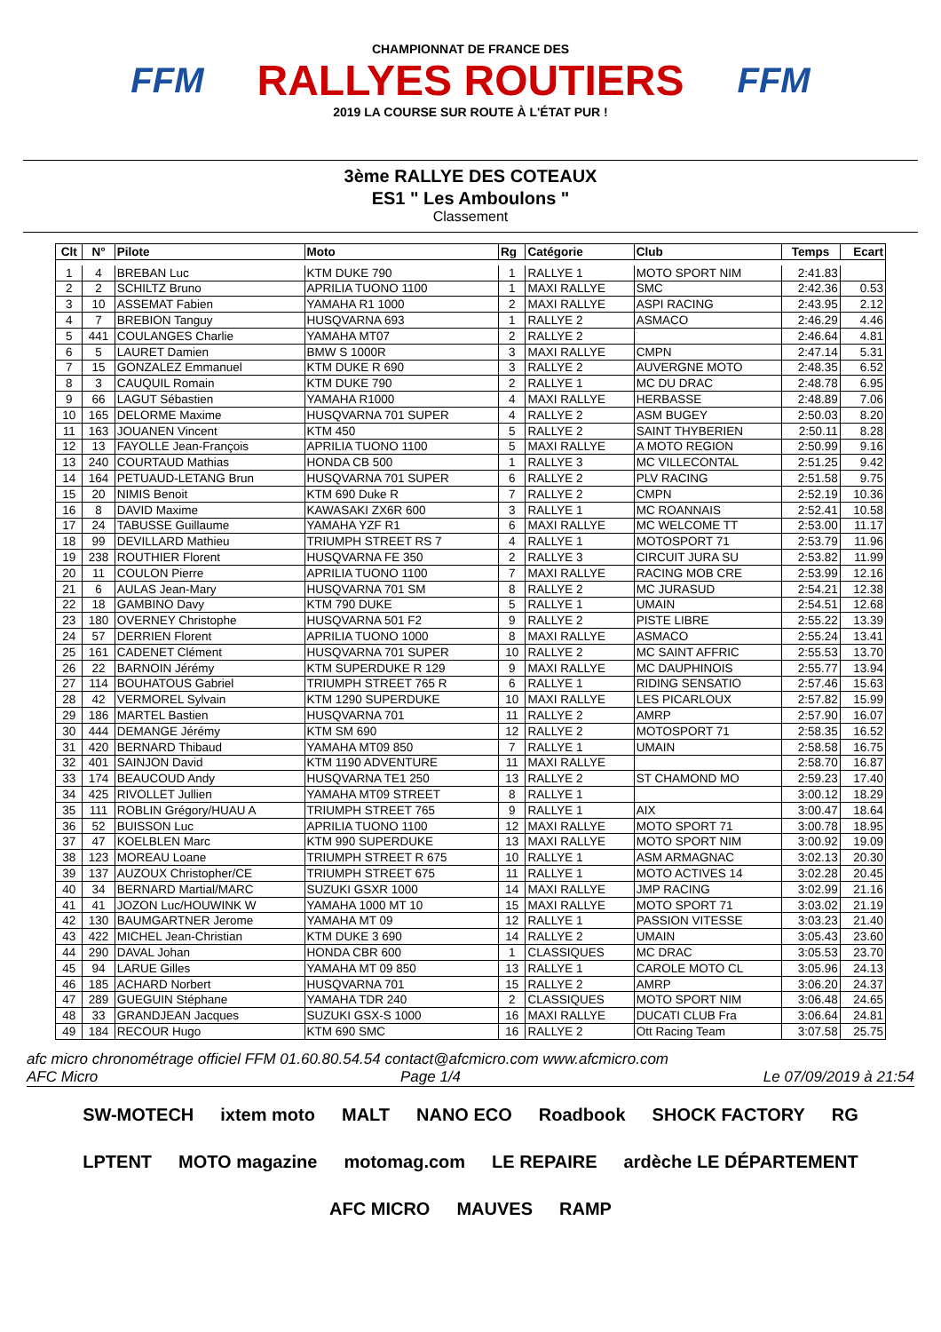FFM
CHAMPIONNAT DE FRANCE DES
RALLYES ROUTIERS
2019 LA COURSE SUR ROUTE À L'ÉTAT PUR !
FFM
3ème RALLYE DES COTEAUX
ES1 " Les Amboulons "
Classement
| Clt | N° | Pilote | Moto | Rg | Catégorie | Club | Temps | Ecart |
| --- | --- | --- | --- | --- | --- | --- | --- | --- |
| 1 | 4 | BREBAN Luc | KTM DUKE 790 | 1 | RALLYE 1 | MOTO SPORT NIM | 2:41.83 | |
| 2 | 2 | SCHILTZ Bruno | APRILIA TUONO 1100 | 1 | MAXI RALLYE | SMC | 2:42.36 | 0.53 |
| 3 | 10 | ASSEMAT Fabien | YAMAHA R1 1000 | 2 | MAXI RALLYE | ASPI RACING | 2:43.95 | 2.12 |
| 4 | 7 | BREBION Tanguy | HUSQVARNA 693 | 1 | RALLYE 2 | ASMACO | 2:46.29 | 4.46 |
| 5 | 441 | COULANGES Charlie | YAMAHA MT07 | 2 | RALLYE 2 | | 2:46.64 | 4.81 |
| 6 | 5 | LAURET Damien | BMW S 1000R | 3 | MAXI RALLYE | CMPN | 2:47.14 | 5.31 |
| 7 | 15 | GONZALEZ Emmanuel | KTM DUKE R 690 | 3 | RALLYE 2 | AUVERGNE MOTO | 2:48.35 | 6.52 |
| 8 | 3 | CAUQUIL Romain | KTM DUKE 790 | 2 | RALLYE 1 | MC DU DRAC | 2:48.78 | 6.95 |
| 9 | 66 | LAGUT Sébastien | YAMAHA R1000 | 4 | MAXI RALLYE | HERBASSE | 2:48.89 | 7.06 |
| 10 | 165 | DELORME Maxime | HUSQVARNA 701 SUPER | 4 | RALLYE 2 | ASM BUGEY | 2:50.03 | 8.20 |
| 11 | 163 | JOUANEN Vincent | KTM 450 | 5 | RALLYE 2 | SAINT THYBERIEN | 2:50.11 | 8.28 |
| 12 | 13 | FAYOLLE Jean-François | APRILIA TUONO 1100 | 5 | MAXI RALLYE | A MOTO REGION | 2:50.99 | 9.16 |
| 13 | 240 | COURTAUD Mathias | HONDA CB 500 | 1 | RALLYE 3 | MC VILLECONTAL | 2:51.25 | 9.42 |
| 14 | 164 | PETUAUD-LETANG Brun | HUSQVARNA 701 SUPER | 6 | RALLYE 2 | PLV RACING | 2:51.58 | 9.75 |
| 15 | 20 | NIMIS Benoit | KTM 690 Duke R | 7 | RALLYE 2 | CMPN | 2:52.19 | 10.36 |
| 16 | 8 | DAVID Maxime | KAWASAKI ZX6R 600 | 3 | RALLYE 1 | MC ROANNAIS | 2:52.41 | 10.58 |
| 17 | 24 | TABUSSE Guillaume | YAMAHA YZF R1 | 6 | MAXI RALLYE | MC WELCOME TT | 2:53.00 | 11.17 |
| 18 | 99 | DEVILLARD Mathieu | TRIUMPH STREET RS 7 | 4 | RALLYE 1 | MOTOSPORT 71 | 2:53.79 | 11.96 |
| 19 | 238 | ROUTHIER Florent | HUSQVARNA FE 350 | 2 | RALLYE 3 | CIRCUIT JURA SU | 2:53.82 | 11.99 |
| 20 | 11 | COULON Pierre | APRILIA TUONO 1100 | 7 | MAXI RALLYE | RACING MOB CRE | 2:53.99 | 12.16 |
| 21 | 6 | AULAS Jean-Mary | HUSQVARNA 701 SM | 8 | RALLYE 2 | MC JURASUD | 2:54.21 | 12.38 |
| 22 | 18 | GAMBINO Davy | KTM 790 DUKE | 5 | RALLYE 1 | UMAIN | 2:54.51 | 12.68 |
| 23 | 180 | OVERNEY Christophe | HUSQVARNA 501 F2 | 9 | RALLYE 2 | PISTE LIBRE | 2:55.22 | 13.39 |
| 24 | 57 | DERRIEN Florent | APRILIA TUONO 1000 | 8 | MAXI RALLYE | ASMACO | 2:55.24 | 13.41 |
| 25 | 161 | CADENET Clément | HUSQVARNA 701 SUPER | 10 | RALLYE 2 | MC SAINT AFFRIC | 2:55.53 | 13.70 |
| 26 | 22 | BARNOIN Jérémy | KTM SUPERDUKE R 129 | 9 | MAXI RALLYE | MC DAUPHINOIS | 2:55.77 | 13.94 |
| 27 | 114 | BOUHATOUS Gabriel | TRIUMPH STREET 765 R | 6 | RALLYE 1 | RIDING SENSATIO | 2:57.46 | 15.63 |
| 28 | 42 | VERMOREL Sylvain | KTM 1290 SUPERDUKE | 10 | MAXI RALLYE | LES PICARLOUX | 2:57.82 | 15.99 |
| 29 | 186 | MARTEL Bastien | HUSQVARNA 701 | 11 | RALLYE 2 | AMRP | 2:57.90 | 16.07 |
| 30 | 444 | DEMANGE Jérémy | KTM SM 690 | 12 | RALLYE 2 | MOTOSPORT 71 | 2:58.35 | 16.52 |
| 31 | 420 | BERNARD Thibaud | YAMAHA MT09 850 | 7 | RALLYE 1 | UMAIN | 2:58.58 | 16.75 |
| 32 | 401 | SAINJON David | KTM 1190 ADVENTURE | 11 | MAXI RALLYE | | 2:58.70 | 16.87 |
| 33 | 174 | BEAUCOUD Andy | HUSQVARNA TE1 250 | 13 | RALLYE 2 | ST CHAMOND MO | 2:59.23 | 17.40 |
| 34 | 425 | RIVOLLET Jullien | YAMAHA MT09 STREET | 8 | RALLYE 1 | | 3:00.12 | 18.29 |
| 35 | 111 | ROBLIN Grégory/HUAU A | TRIUMPH STREET 765 | 9 | RALLYE 1 | AIX | 3:00.47 | 18.64 |
| 36 | 52 | BUISSON Luc | APRILIA TUONO 1100 | 12 | MAXI RALLYE | MOTO SPORT 71 | 3:00.78 | 18.95 |
| 37 | 47 | KOELBLEN Marc | KTM 990 SUPERDUKE | 13 | MAXI RALLYE | MOTO SPORT NIM | 3:00.92 | 19.09 |
| 38 | 123 | MOREAU Loane | TRIUMPH STREET R 675 | 10 | RALLYE 1 | ASM ARMAGNAC | 3:02.13 | 20.30 |
| 39 | 137 | AUZOUX Christopher/CE | TRIUMPH STREET 675 | 11 | RALLYE 1 | MOTO ACTIVES 14 | 3:02.28 | 20.45 |
| 40 | 34 | BERNARD Martial/MARC | SUZUKI GSXR 1000 | 14 | MAXI RALLYE | JMP RACING | 3:02.99 | 21.16 |
| 41 | 41 | JOZON Luc/HOUWINK W | YAMAHA 1000 MT 10 | 15 | MAXI RALLYE | MOTO SPORT 71 | 3:03.02 | 21.19 |
| 42 | 130 | BAUMGARTNER Jerome | YAMAHA MT 09 | 12 | RALLYE 1 | PASSION VITESSE | 3:03.23 | 21.40 |
| 43 | 422 | MICHEL Jean-Christian | KTM DUKE 3 690 | 14 | RALLYE 2 | UMAIN | 3:05.43 | 23.60 |
| 44 | 290 | DAVAL Johan | HONDA CBR 600 | 1 | CLASSIQUES | MC DRAC | 3:05.53 | 23.70 |
| 45 | 94 | LARUE Gilles | YAMAHA MT 09 850 | 13 | RALLYE 1 | CAROLE MOTO CL | 3:05.96 | 24.13 |
| 46 | 185 | ACHARD Norbert | HUSQVARNA 701 | 15 | RALLYE 2 | AMRP | 3:06.20 | 24.37 |
| 47 | 289 | GUEGUIN Stéphane | YAMAHA TDR 240 | 2 | CLASSIQUES | MOTO SPORT NIM | 3:06.48 | 24.65 |
| 48 | 33 | GRANDJEAN Jacques | SUZUKI GSX-S 1000 | 16 | MAXI RALLYE | DUCATI CLUB Fra | 3:06.64 | 24.81 |
| 49 | 184 | RECOUR Hugo | KTM 690 SMC | 16 | RALLYE 2 | Ott Racing Team | 3:07.58 | 25.75 |
afc micro chronométrage officiel FFM 01.60.80.54.54 contact@afcmicro.com www.afcmicro.com
AFC Micro Page 1/4 Le 07/09/2019 à 21:54
SW-MOTECH ixtem moto MALT NANO ECO Roadbook SHOCK FACTORY RG LPTENT MOTO magazine motomag.com LE REPAIRE ardèche LE DÉPARTEMENT AFC MICRO MAUVES RAMP